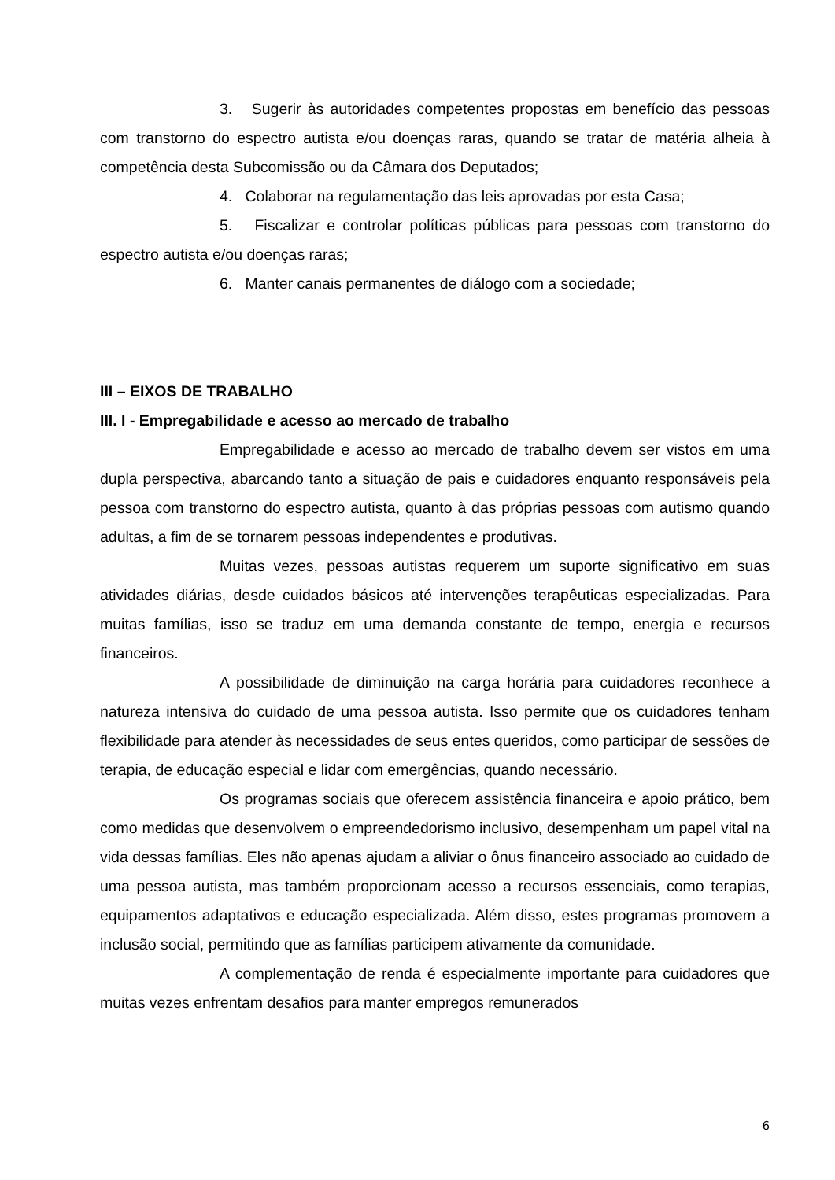3. Sugerir às autoridades competentes propostas em benefício das pessoas com transtorno do espectro autista e/ou doenças raras, quando se tratar de matéria alheia à competência desta Subcomissão ou da Câmara dos Deputados;
4. Colaborar na regulamentação das leis aprovadas por esta Casa;
5. Fiscalizar e controlar políticas públicas para pessoas com transtorno do espectro autista e/ou doenças raras;
6. Manter canais permanentes de diálogo com a sociedade;
III – EIXOS DE TRABALHO
III. I - Empregabilidade e acesso ao mercado de trabalho
Empregabilidade e acesso ao mercado de trabalho devem ser vistos em uma dupla perspectiva, abarcando tanto a situação de pais e cuidadores enquanto responsáveis pela pessoa com transtorno do espectro autista, quanto à das próprias pessoas com autismo quando adultas, a fim de se tornarem pessoas independentes e produtivas.
Muitas vezes, pessoas autistas requerem um suporte significativo em suas atividades diárias, desde cuidados básicos até intervenções terapêuticas especializadas. Para muitas famílias, isso se traduz em uma demanda constante de tempo, energia e recursos financeiros.
A possibilidade de diminuição na carga horária para cuidadores reconhece a natureza intensiva do cuidado de uma pessoa autista. Isso permite que os cuidadores tenham flexibilidade para atender às necessidades de seus entes queridos, como participar de sessões de terapia, de educação especial e lidar com emergências, quando necessário.
Os programas sociais que oferecem assistência financeira e apoio prático, bem como medidas que desenvolvem o empreendedorismo inclusivo, desempenham um papel vital na vida dessas famílias. Eles não apenas ajudam a aliviar o ônus financeiro associado ao cuidado de uma pessoa autista, mas também proporcionam acesso a recursos essenciais, como terapias, equipamentos adaptativos e educação especializada. Além disso, estes programas promovem a inclusão social, permitindo que as famílias participem ativamente da comunidade.
A complementação de renda é especialmente importante para cuidadores que muitas vezes enfrentam desafios para manter empregos remunerados
6